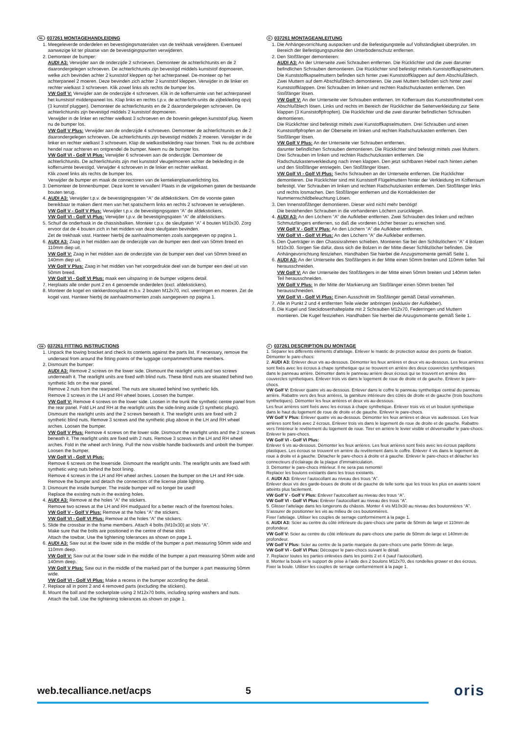NL 037261 MONTAGEHANDLEIDING
1. Meegeleverde onderdelen en bevestigingsmaterialen van de trekhaak verwijderen. Eventueel aanwezige kit ter plaatse van de bevestigingspunten verwijderen.
2. Demonteer de bumper:
AUDI A3: Verwijder aan de onderzijde 2 schroeven. Demonteer de achterlichtunits en de 2 daarondergelegen schroeven. De achterlichtunits zijn bevestigd middels kunststof dopmoeren, welke zich bevinden achter 2 kunststof kleppen op het achterpaneel. De-monteer op het achterpaneel 2 moeren. Deze bevinden zich achter 2 kunststof kleppen. Verwijder in de linker en rechter wielkast 3 schroeven. Klik zowel links als rechts de bumper los.
VW Golf V: Verwijder aan de onderzijde 4 schroeven. Klik in de kofferruimte van het achterpaneel het kunststof middenpaneel los. Klap links en rechts t.p.v. de achterlicht-units de zijbekleding opzij (3 kunstof pluggen). Demonteer de achterlichtunits en de 2 daarondergelegen schroeven. De achterlichtunits zijn bevestigd middels 2 kunststof dopmoeren.
Verwijder in de linker en rechter wielkast 3 schroeven en de bovenin gelegen kunststof plug. Neem nu de bumper los.
VW Golf V Plus: Verwijder aan de onderzijde 4 schroeven. Demonteer de achterlichtunits en de 2 daarondergelegen schroeven. De achterlichtunits zijn bevestigd middels 2 moeren. Verwijder in de linker en rechter wielkast 3 schroeven. Klap de wielkastbekleding naar binnen. Trek nu de zichtbare hendel naar achteren en ontgrendel de bumper. Neem nu de bumper los.
VW Golf VI - Golf VI Plus: Verwijder 6 schroeven aan de onderzijde. Demonteer de achterlichtunits. De achterlichtunits zijn met kunststof vleugelmoeren achter de bekleding in de kofferruimte bevestigd. Verwijder 4 schroeven in de linker en rechter wielkast.
Klik zowel links als rechts de bumper los.
Verwijder de bumper en maak de connectoren van de kentekenplaatverlichting los.
3. Demonteer de binnenbumper. Deze komt te vervallen! Plaats in de vrijgekomen gaten de bestaande bouten terug.
4. AUDI A3: Verwijder t.p.v. de bevestigingsgaten “A” de afdekstickers. Om de voorste gaten bereikbaar te maken dient men van het spatscherm links en rechts 2 schroeven te verwijderen.
VW Golf V - Golf V Plus: Verwijder t.p.v. de bevestigingsgaten “A” de afdekstickers.
VW Golf VI - Golf VI Plus: Verwijder t.p.v. de bevestigingsgaten “A” de afdekstickers.
5. Schuif de onderhaak in de chassisbalken. Monteer t.p.v. de sleufgaten “A” 4 bouten M10x30. Zorg ervoor dat de 4 bouten zich in het midden van deze sleufgaten bevinden.
Zet de trekhaak vast. Hanteer hierbij de aanhaalmomenten zoals aangegeven op pagina 1.
6. AUDI A3: Zaag in het midden aan de onderzijde van de bumper een deel van 50mm breed en 110mm diep uit.
VW Golf V: Zaag in het midden aan de onderzijde van de bumper een deel van 50mm breed en 140mm diep uit.
VW Golf V Plus: Zaag in het midden van het voorgedrukte deel van de bumper een deel uit van 50mm breed.
VW Golf VI - Golf VI Plus: maak een uitsparing in de bumper volgens detail.
7. Herplaats alle onder punt 2 en 4 genoemde onderdelen (excl. afdekstickers).
8. Monteer de kogel en stekkerdoosplaat m.b.v. 2 bouten M12x70, incl. veerringen en moeren. Zet de kogel vast. Hanteer hierbij de aanhaalmomenten zoals aangegeven op pagina 1.
D 037261 MONTAGEANLEITUNG
1. Die Anhängevorrichtung auspacken und die Befestigungsteile auf Vollständigkeit überprüfen. Im Bereich der Befestigungspunkte den Unterbodenschutz entfernen.
2. Den Stoßfänger demontieren:
AUDI A3: An der Unterseite zwei Schrauben entfernen. Die Rücklichter und die zwei darunter befindlichen Schrauben demontieren. Die Rücklichter sind befestigt mittels Kunststoffkapselmuttern. Die Kunststoffkapselmuttern befinden sich hinter zwei Kunststoffklappen auf dem Abschlußblech. Zwei Muttern auf dem Abschlußblech demontieren. Die zwei Muttern befinden sich hinter zwei Kunststoffklappen. Drei Schrauben im linken und rechten Radschutzkasten entfernen. Den Stoßfänger lösen.
VW Golf V: An der Unterseite vier Schrauben entfernen. Im Kofferraum das Kunststoffmittelteil vom Abschlußblech lösen. Links und rechts im Bereich der Rücklichter die Seitenverkleidung zur Seite klappen (3 Kunststoffpfropfen). Die Rücklichter und die zwei darunter befindlichen Schrauben demontieren.
Die Rücklichter sind befestigt mittels zwei Kunstoffkapselmuttern. Drei Schrauben und einen Kunststoffpfropfen an der Oberseite im linken und rechten Radschutzkasten entfernen. Den Stoßfänger lösen.
VW Golf V Plus: An der Unterseite vier Schrauben entfernen.
darunter befindlichen Schrauben demontieren. Die Rücklichter sind befestigt mittels zwei Muttern. Drei Schrauben im linken und rechten Radschutzkasten entfernen. Die Radschutzkastenverkleidung nach innen klappen. Den jetzt sichtbaren Hebel nach hinten ziehen und den Stoßfänger entriegeln. Den Stoßfänger lösen.
VW Golf VI - Golf VI Plus: Sechs Schrauben an der Unterseite entfernen. Die Rücklichter demontieren. Die Rücklichter sind mit Kunststoff Flügelmuttern hinter der Verkleidung im Kofferraum befestigt. Vier Schrauben im linken und rechten Radschutzkasten entfernen. Den Stoßfänger links und rechts losmachen. Den Stoßfänger entfernen und die Kontaktleisten der Nummernschildbeleuchtung Lösen.
3. Den Innenstoßfänger demontieren. Dieser wird nicht mehr benötigt!
Die bestehenden Schrauben in die vorhandenen Löchern zurücklegen.
4. AUDI A3: An den Löchern “A” die Aufkleber entfernen. Zwei Schrauben des linken und rechten Schmutzfängers entfernen, so daß die vorderen Löcher besser zu erreichen sind.
VW Golf V - Golf V Plus: An den Löchern “A” die Aufkleber entfernen.
VW Golf VI - Golf VI Plus: An den Löchern “A” die Aufkleber entfernen.
5. Den Querträger in den Chassisrahmen schieben. Montieren Sie bei den Schlitzlöchern “A” 4 Bolzen M10x30. Sorgen Sie dafür, dass sich die Bolzen in der Mitte dieser Schlitzlöcher befinden. Die Anhängevorrichtung festziehen. Handhaben Sie hierbei die Anzugsmomente gemäß Seite 1.
6. AUDI A3: An der Unterseite des Stoßfängers in der Mitte einen 50mm breiten und 110mm tiefen Teil herausschneiden.
VW Golf V: An der Unterseite des Stoßfängers in der Mitte einen 50mm breiten und 140mm tiefen Teil herausschneiden.
VW Golf V Plus: In der Mitte der Markierung am Stoßfänger einen 50mm breiten Teil herausschneiden.
VW Golf VI - Golf VI Plus: Einen Ausschnitt im Stoßfänger gemäß Detail vornehmen.
7. Alle in Punkt 2 und 4 entfernten Teile wieder anbringen (exklusiv der Aufkleber).
8. Die Kugel und Steckdosenhalteplatte mit 2 Schrauben M12x70, Federringen und Muttern montieren. Die Kugel festziehen. Handhaben Sie hierbei die Anzugsmomente gemäß Seite 1.
GB 037261 FITTING INSTRUCTIONS
1. Unpack the towing bracket and check its contents against the parts list. If necessary, remove the underseal from around the fitting points of the luggage compartment/frame members.
2. Dismount the bumper:
AUDI A3: Remove 2 screws on the lower side. Dismount the rearlight units and two screws underneath it. The rearlight units are fixed with blind nuts. These blind nuts are situated behind two synthetic lids on the rear panel.
Remove 2 nuts from the rearpanel. The nuts are situated behind two synthetic lids.
Remove 3 screws in the LH and RH wheel boxes. Loosen the bumper.
VW Golf V: Remove 4 screws on the lower side. Loosen in the trunk the synthetic centre panel from the rear panel. Fold LH and RH at the rearlight units the side-lining aside (3 synthetic plugs).
Dismount the rearlight units and the 2 screws beneath it. The rearlight units are fixed with 2 synthetic blind nuts. Remove 3 screws and the synthetic plug above in the LH and RH wheel arches. Loosen the bumper.
VW Golf V Plus: Remove 4 screws on the lower side. Dismount the rearlight units and the 2 screws beneath it. The rearlight units are fixed with 2 nuts. Remove 3 screws in the LH and RH wheel arches. Fold in the wheel arch lining. Pull the now visible handle backwards and unbolt the bumper. Loosen the bumper.
VW Golf VI - Golf VI Plus:
Remove 6 screws on the lowerside. Dismount the rearlight units. The rearlight units are fixed with synthetic wing nuts behind the boot lining.
Remove 4 screws in the LH and RH wheel arches. Loosen the bumper on the LH and RH side. Remove the bumper and detach the connectors of the license plate lighting.
3. Dismount the inside bumper. The inside bumper will no longer be used!
Replace the existing nuts in the existing holes.
4. AUDI A3: Remove at the holes “A” the stickers.
Remove two screws at the LH and RH mudguard for a better reach of the foremost holes.
VW Golf V - Golf V Plus: Remove at the holes “A” the stickers.
VW Golf VI - Golf VI Plus: Remove at the holes “A” the stickers.
5. Slide the crossbar in the frame members. Attach 4 bolts (M10x30) at slots “A”.
Make sure that the bolts are positioned in the centre of these slots
Attach the towbar. Use the tightening tolerances as shown on page 1.
6. AUDI A3: Saw out at the lower side in the middle of the bumper a part measuring 50mm wide and 110mm deep.
VW Golf V: Saw out at the lower side in the middle of the bumper a part measuring 50mm wide and 140mm deep.
VW Golf V Plus: Saw out in the middle of the marked part of the bumper a part measuring 50mm wide.
VW Golf VI - Golf VI Plus: Make a recess in the bumper according the detail.
7. Replace all in point 2 and 4 removed parts (excluding the stickers).
8. Mount the ball and the socketplate using 2 M12x70 bolts, including spring washers and nuts.
Attach the ball. Use the tightening tolerances as shown on page 1.
F 037261 DESCRIPTION DU MONTAGE
1. Séparer les différents éléments d’attelage. Enlever le mastic de protection autour des points de fixation.
Démonter le pare-chocs:
2. AUDI A3: Enlever deux vis au-dessous. Démonter les feux arrières et deux vis au-dessous. Les feux arrières sont fixés avec les écrous à chape synthetique qui se trouvent en arrière des deux couvercles synthetiques dans le panneau arrière. Démonter dans le panneau arrière deux écrous qui se trouvent en arrière des couvercles synthetiques. Enlever trois vis dans le logement de roue de droite et de gauche. Enlever le pare-chocs.
VW Golf V: Enlever quatre vis au-dessous. Enlever dans le coffre le panneau synthetique central du panneau arrière. Rabattre vers des feux arrières, la garniture intérieure des côtés de droite et de gauche (trois bouchons synthetiques). Démonter les feux arrières et deux vis au-dessous.
Les feux arrières sont fixés avec les écrous à chape synthetique. Enlever trois vis et un boulon synthetique dans le haut du logement de roue de droite et de gauche. Enlever le pare-chocs.
VW Golf V Plus: Enlever quatre vis au-dessous. Démonter les feux arrières et deux vis audessous. Les feux arrières sont fixés avec 2 écrous. Enlever trois vis dans le logement de roue de droite et de gauche. Rabattre vers l'intérieur le revêtement du logement de roue. Tirer en arrière le levier visible et déverrouiller le pare-chocs. Enlever le pare-chocs.
VW Golf VI - Golf VI Plus:
Enlever 6 vis au-dessous. Démonter les feux arrières. Les feux arrières sont fixés avec les écrous papillons plastiques. Les écrous se trouvent en arrière du revêtement dans le coffre. Enlever 4 vis dans le logement de roue à droite et à gauche. Détacher le pare-chocs à droite et à gauche. Enlever le pare-chocs et détacher les connecteurs d’éclairage de la plaque d’immatriculation.
3. Démonter le pare-chocs intérieur. Il ne sera pas remonté!
Replacer les boulons existants dans les trous existants.
4. AUDI A3: Enlever l’autocollant au niveau des trous “A”.
Enlever deux vis des garde-boues de droite et de gauche de telle sorte que les trous les plus en avants soient atteints plus facilement.
VW Golf V - Golf V Plus: Enlever l’autocollant au niveau des trous “A”.
VW Golf VI - Golf VI Plus: Enlever l’autocollant au niveau des trous “A”.
5. Glisser l’attelage dans les longerons du châssis. Monter 4 vis M10x30 au niveau des boutonnières “A”. S’assurer de positionner les vis au milieu de ces boutonnières.
Fixer l’attelage. Utiliser les couples de serrage conformément à la page 1.
6. AUDI A3: Scier au centre du côté inférieure du pare-chocs une partie de 50mm de large et 110mm de profondeur.
VW Golf V: Scier au centre du côté inférieure du pare-chocs une partie de 50mm de large et 140mm de profondeur.
VW Golf V Plus: Scier au centre de la partie marquée du pare-chocs une partie 50mm de large.
VW Golf VI - Golf VI Plus: Découper le pare-chocs suivant le détail.
7. Replacer toutes les parties enlevées dans les points 2 et 4 (sauf l’autocollant).
8. Monter la boule et le support de prise à l’aide des 2 boulons M12x70, des rondelles grower et des écrous.
Fixer la boule. Utiliser les couples de serrage conformément à la page 1.
web.tecalliance.net/acps
5
oris